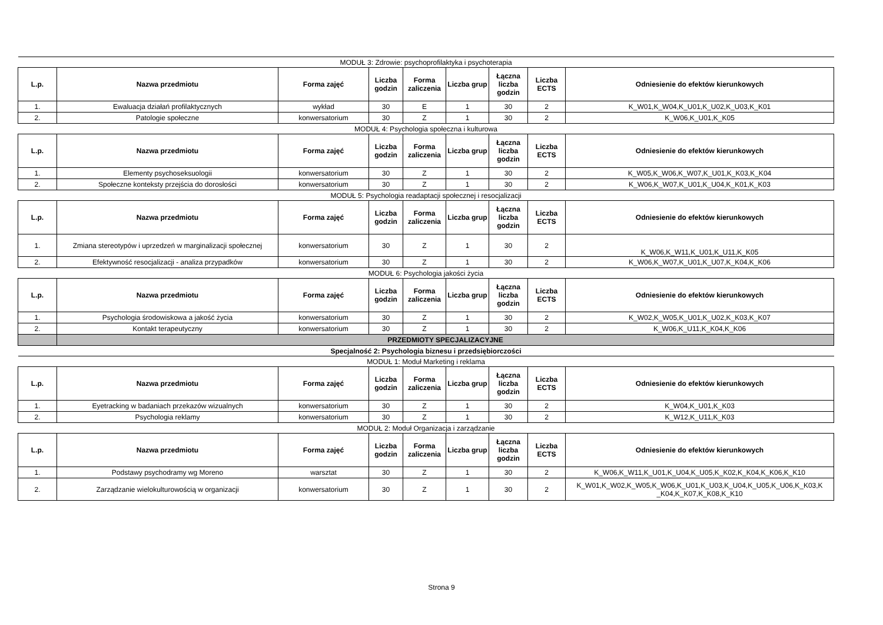| MODUŁ 3: Zdrowie: psychoprofilaktyka i psychoterapia | | | | | | | | |
| L.p. | Nazwa przedmiotu | Forma zajęć | Liczba godzin | Forma zaliczenia | Liczba grup | Łączna liczba godzin | Liczba ECTS | Odniesienie do efektów kierunkowych |
| 1. | Ewaluacja działań profilaktycznych | wykład | 30 | E | 1 | 30 | 2 | K_W01,K_W04,K_U01,K_U02,K_U03,K_K01 |
| 2. | Patologie społeczne | konwersatorium | 30 | Z | 1 | 30 | 2 | K_W06,K_U01,K_K05 |
| MODUŁ 4: Psychologia społeczna i kulturowa | | | | | | | | |
| L.p. | Nazwa przedmiotu | Forma zajęć | Liczba godzin | Forma zaliczenia | Liczba grup | Łączna liczba godzin | Liczba ECTS | Odniesienie do efektów kierunkowych |
| 1. | Elementy psychoseksuologii | konwersatorium | 30 | Z | 1 | 30 | 2 | K_W05,K_W06,K_W07,K_U01,K_K03,K_K04 |
| 2. | Społeczne konteksty przejścia do dorosłości | konwersatorium | 30 | Z | 1 | 30 | 2 | K_W06,K_W07,K_U01,K_U04,K_K01,K_K03 |
| MODUŁ 5: Psychologia readaptacji społecznej i resocjalizacji | | | | | | | | |
| L.p. | Nazwa przedmiotu | Forma zajęć | Liczba godzin | Forma zaliczenia | Liczba grup | Łączna liczba godzin | Liczba ECTS | Odniesienie do efektów kierunkowych |
| 1. | Zmiana stereotypów i uprzedzeń w marginalizacji społecznej | konwersatorium | 30 | Z | 1 | 30 | 2 | K_W06,K_W11,K_U01,K_U11,K_K05 |
| 2. | Efektywność resocjalizacji - analiza przypadków | konwersatorium | 30 | Z | 1 | 30 | 2 | K_W06,K_W07,K_U01,K_U07,K_K04,K_K06 |
| MODUŁ 6: Psychologia jakości życia | | | | | | | | |
| L.p. | Nazwa przedmiotu | Forma zajęć | Liczba godzin | Forma zaliczenia | Liczba grup | Łączna liczba godzin | Liczba ECTS | Odniesienie do efektów kierunkowych |
| 1. | Psychologia środowiskowa a jakość życia | konwersatorium | 30 | Z | 1 | 30 | 2 | K_W02,K_W05,K_U01,K_U02,K_K03,K_K07 |
| 2. | Kontakt terapeutyczny | konwersatorium | 30 | Z | 1 | 30 | 2 | K_W06,K_U11,K_K04,K_K06 |
| | PRZEDMIOTY SPECJALIZACYJNE | | | | | | | |
| Specjalność 2: Psychologia biznesu i przedsiębiorczości | | | | | | | | |
| MODUŁ 1: Moduł Marketing i reklama | | | | | | | | |
| L.p. | Nazwa przedmiotu | Forma zajęć | Liczba godzin | Forma zaliczenia | Liczba grup | Łączna liczba godzin | Liczba ECTS | Odniesienie do efektów kierunkowych |
| 1. | Eyetracking w badaniach przekazów wizualnych | konwersatorium | 30 | Z | 1 | 30 | 2 | K_W04,K_U01,K_K03 |
| 2. | Psychologia reklamy | konwersatorium | 30 | Z | 1 | 30 | 2 | K_W12,K_U11,K_K03 |
| MODUŁ 2: Moduł Organizacja i zarządzanie | | | | | | | | |
| L.p. | Nazwa przedmiotu | Forma zajęć | Liczba godzin | Forma zaliczenia | Liczba grup | Łączna liczba godzin | Liczba ECTS | Odniesienie do efektów kierunkowych |
| 1. | Podstawy psychodramy wg Moreno | warsztat | 30 | Z | 1 | 30 | 2 | K_W06,K_W11,K_U01,K_U04,K_U05,K_K02,K_K04,K_K06,K_K10 |
| 2. | Zarządzanie wielokulturowością w organizacji | konwersatorium | 30 | Z | 1 | 30 | 2 | K_W01,K_W02,K_W05,K_W06,K_U01,K_U03,K_U04,K_U05,K_U06,K_K03,K _K04,K_K07,K_K08,K_K10 |
Strona 9